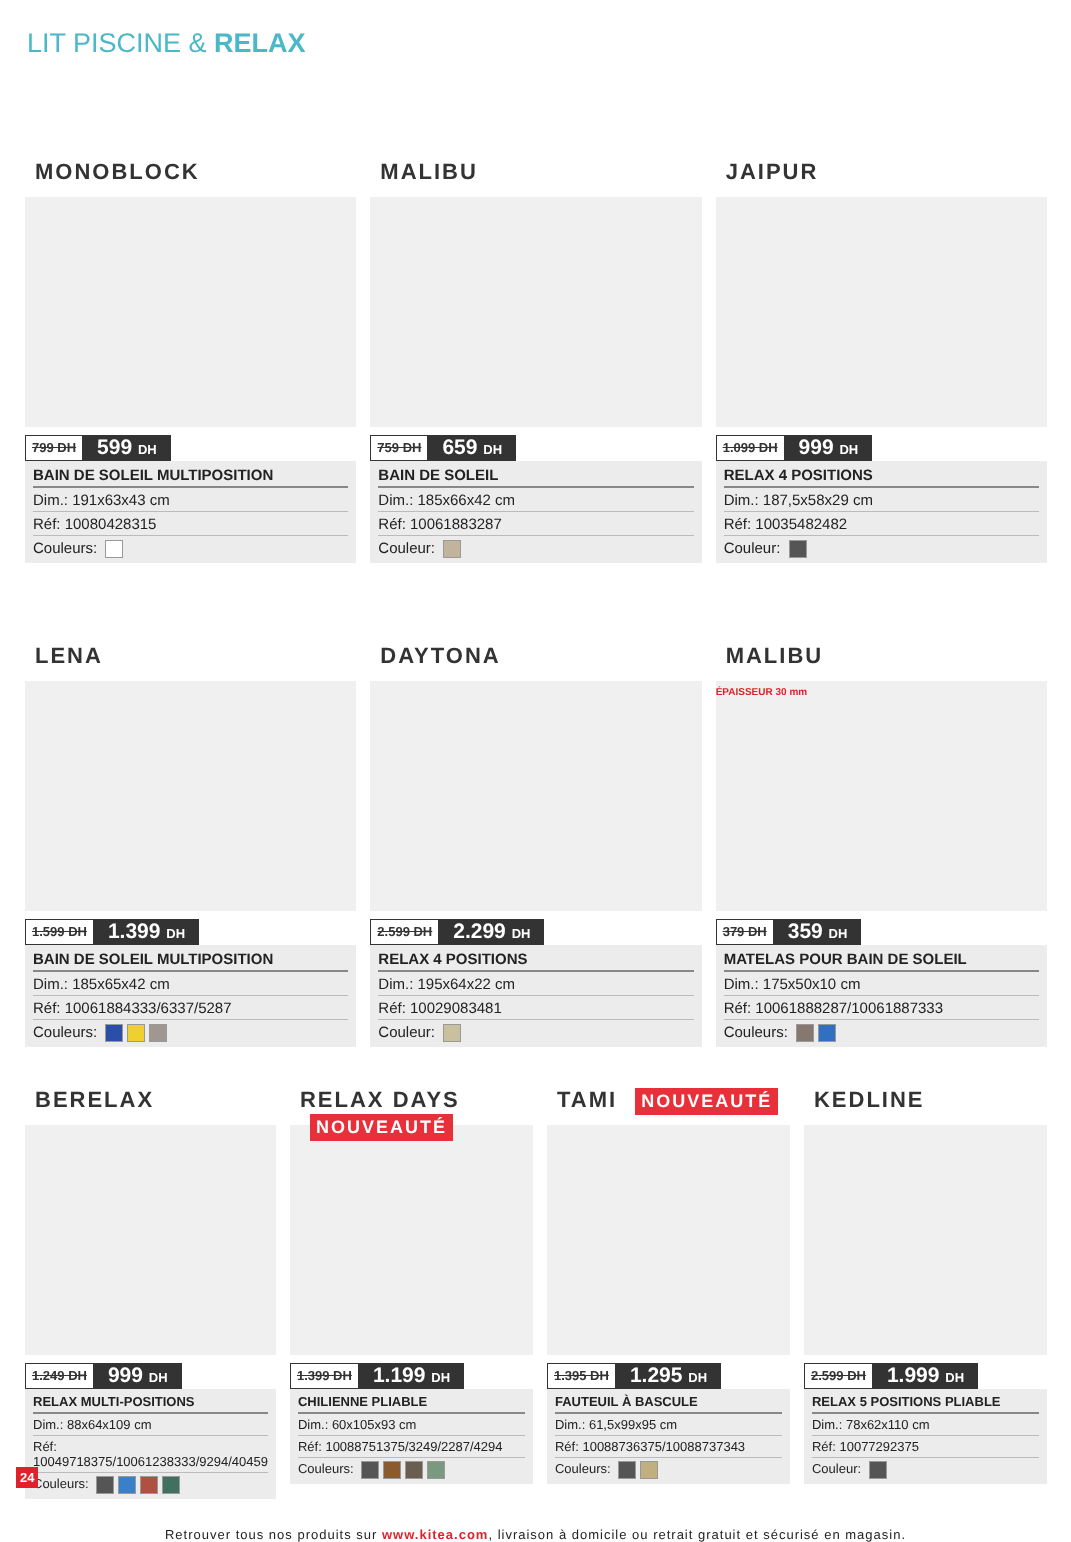LIT PISCINE & RELAX
MONOBLOCK
799 DH 599 DH
BAIN DE SOLEIL MULTIPOSITION
Dim.: 191x63x43 cm
Réf: 10080428315
Couleurs:
MALIBU
759 DH 659 DH
BAIN DE SOLEIL
Dim.: 185x66x42 cm
Réf: 10061883287
Couleur:
JAIPUR
1.099 DH 999 DH
RELAX 4 POSITIONS
Dim.: 187,5x58x29 cm
Réf: 10035482482
Couleur:
LENA
1.599 DH 1.399 DH
BAIN DE SOLEIL MULTIPOSITION
Dim.: 185x65x42 cm
Réf: 10061884333/6337/5287
Couleurs:
DAYTONA
2.599 DH 2.299 DH
RELAX 4 POSITIONS
Dim.: 195x64x22 cm
Réf: 10029083481
Couleur:
MALIBU
ÉPAISSEUR 30 mm
379 DH 359 DH
MATELAS POUR BAIN DE SOLEIL
Dim.: 175x50x10 cm
Réf: 10061888287/10061887333
Couleurs:
BERELAX
1.249 DH 999 DH
RELAX MULTI-POSITIONS
Dim.: 88x64x109 cm
Réf: 10049718375/10061238333/9294/40459
Couleurs:
RELAX DAYS NOUVEAUTÉ
1.399 DH 1.199 DH
CHILIENNE PLIABLE
Dim.: 60x105x93 cm
Réf: 10088751375/3249/2287/4294
Couleurs:
TAMI NOUVEAUTÉ
1.395 DH 1.295 DH
FAUTEUIL À BASCULE
Dim.: 61,5x99x95 cm
Réf: 10088736375/10088737343
Couleurs:
KEDLINE
2.599 DH 1.999 DH
RELAX 5 POSITIONS PLIABLE
Dim.: 78x62x110 cm
Réf: 10077292375
Couleur:
Retrouver tous nos produits sur www.kitea.com, livraison à domicile ou retrait gratuit et sécurisé en magasin.
24